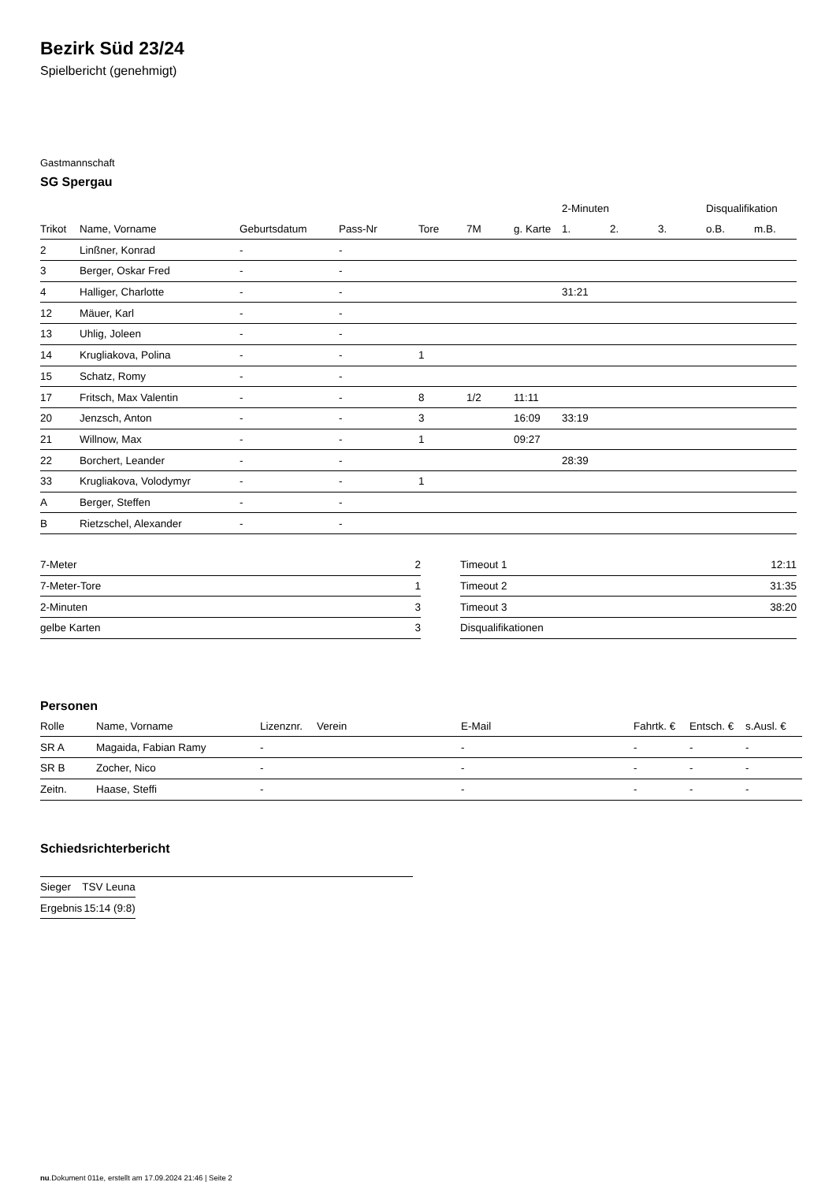Bezirk Süd 23/24
Spielbericht (genehmigt)
Gastmannschaft
SG Spergau
| | | | | | | | 2-Minuten | | | Disqualifikation | |
| --- | --- | --- | --- | --- | --- | --- | --- | --- | --- | --- | --- |
| Trikot | Name, Vorname | Geburtsdatum | Pass-Nr | Tore | 7M | g. Karte | 1. | 2. | 3. | o.B. | m.B. |
| 2 | Linßner, Konrad | - | - | | | | | | | | |
| 3 | Berger, Oskar Fred | - | - | | | | | | | | |
| 4 | Halliger, Charlotte | - | - | | | | 31:21 | | | | |
| 12 | Mäuer, Karl | - | - | | | | | | | | |
| 13 | Uhlig, Joleen | - | - | | | | | | | | |
| 14 | Krugliakova, Polina | - | - | 1 | | | | | | | |
| 15 | Schatz, Romy | - | - | | | | | | | | |
| 17 | Fritsch, Max Valentin | - | - | 8 | 1/2 | 11:11 | | | | | |
| 20 | Jenzsch, Anton | - | - | 3 | | 16:09 | 33:19 | | | | |
| 21 | Willnow, Max | - | - | 1 | | 09:27 | | | | | |
| 22 | Borchert, Leander | - | - | | | | 28:39 | | | | |
| 33 | Krugliakova, Volodymyr | - | - | 1 | | | | | | | |
| A | Berger, Steffen | - | - | | | | | | | | |
| B | Rietzschel, Alexander | - | - | | | | | | | | |
| 7-Meter | 2 |
| 7-Meter-Tore | 1 |
| 2-Minuten | 3 |
| gelbe Karten | 3 |
| Timeout 1 | 12:11 |
| Timeout 2 | 31:35 |
| Timeout 3 | 38:20 |
| Disqualifikationen | |
Personen
| Rolle | Name, Vorname | Lizenznr. | Verein | E-Mail | Fahrtk. € | Entsch. € | s.Ausl. € |
| --- | --- | --- | --- | --- | --- | --- | --- |
| SR A | Magaida, Fabian Ramy | - | | - | - | - | - |
| SR B | Zocher, Nico | - | | - | - | - | - |
| Zeitn. | Haase, Steffi | - | | - | - | - | - |
Schiedsrichterbericht
| Sieger | TSV Leuna |
| Ergebnis | 15:14 (9:8) |
nu.Dokument 011e, erstellt am 17.09.2024 21:46 | Seite 2